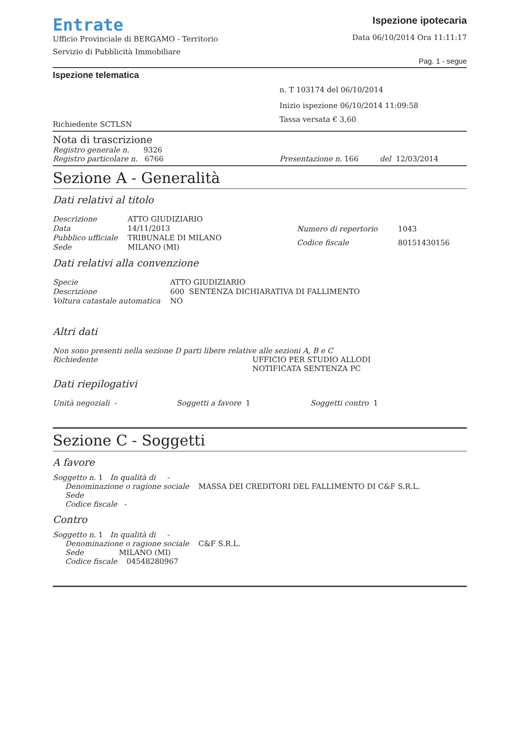Entrate
Ufficio Provinciale di BERGAMO - Territorio
Servizio di Pubblicità Immobiliare
Ispezione ipotecaria
Data 06/10/2014 Ora 11:11:17
Pag. 1 - segue
Ispezione telematica
Richiedente SCTLSN
n. T 103174 del 06/10/2014
Inizio ispezione 06/10/2014 11:09:58
Tassa versata € 3,60
Nota di trascrizione
Registro generale n. 9326
Registro particolare n. 6766 Presentazione n. 166 del 12/03/2014
Sezione A - Generalità
Dati relativi al titolo
| Descrizione | ATTO GIUDIZIARIO |
| Data | 14/11/2013 |
| Pubblico ufficiale | TRIBUNALE DI MILANO |
| Sede | MILANO (MI) |
| Numero di repertorio | 1043 |
| Codice fiscale | 80151430156 |
Dati relativi alla convenzione
| Specie | ATTO GIUDIZIARIO |
| Descrizione | 600 SENTENZA DICHIARATIVA DI FALLIMENTO |
| Voltura catastale automatica | NO |
Altri dati
Non sono presenti nella sezione D parti libere relative alle sezioni A, B e C
Richiedente UFFICIO PER STUDIO ALLODI
NOTIFICATA SENTENZA PC
Dati riepilogativi
Unità negoziali - Soggetti a favore 1 Soggetti contro 1
Sezione C - Soggetti
A favore
Soggetto n. 1 In qualità di -
Denominazione o ragione sociale MASSA DEI CREDITORI DEL FALLIMENTO DI C&F S.R.L.
Sede
Codice fiscale -
Contro
Soggetto n. 1 In qualità di -
Denominazione o ragione sociale C&F S.R.L.
Sede MILANO (MI)
Codice fiscale 04548280967